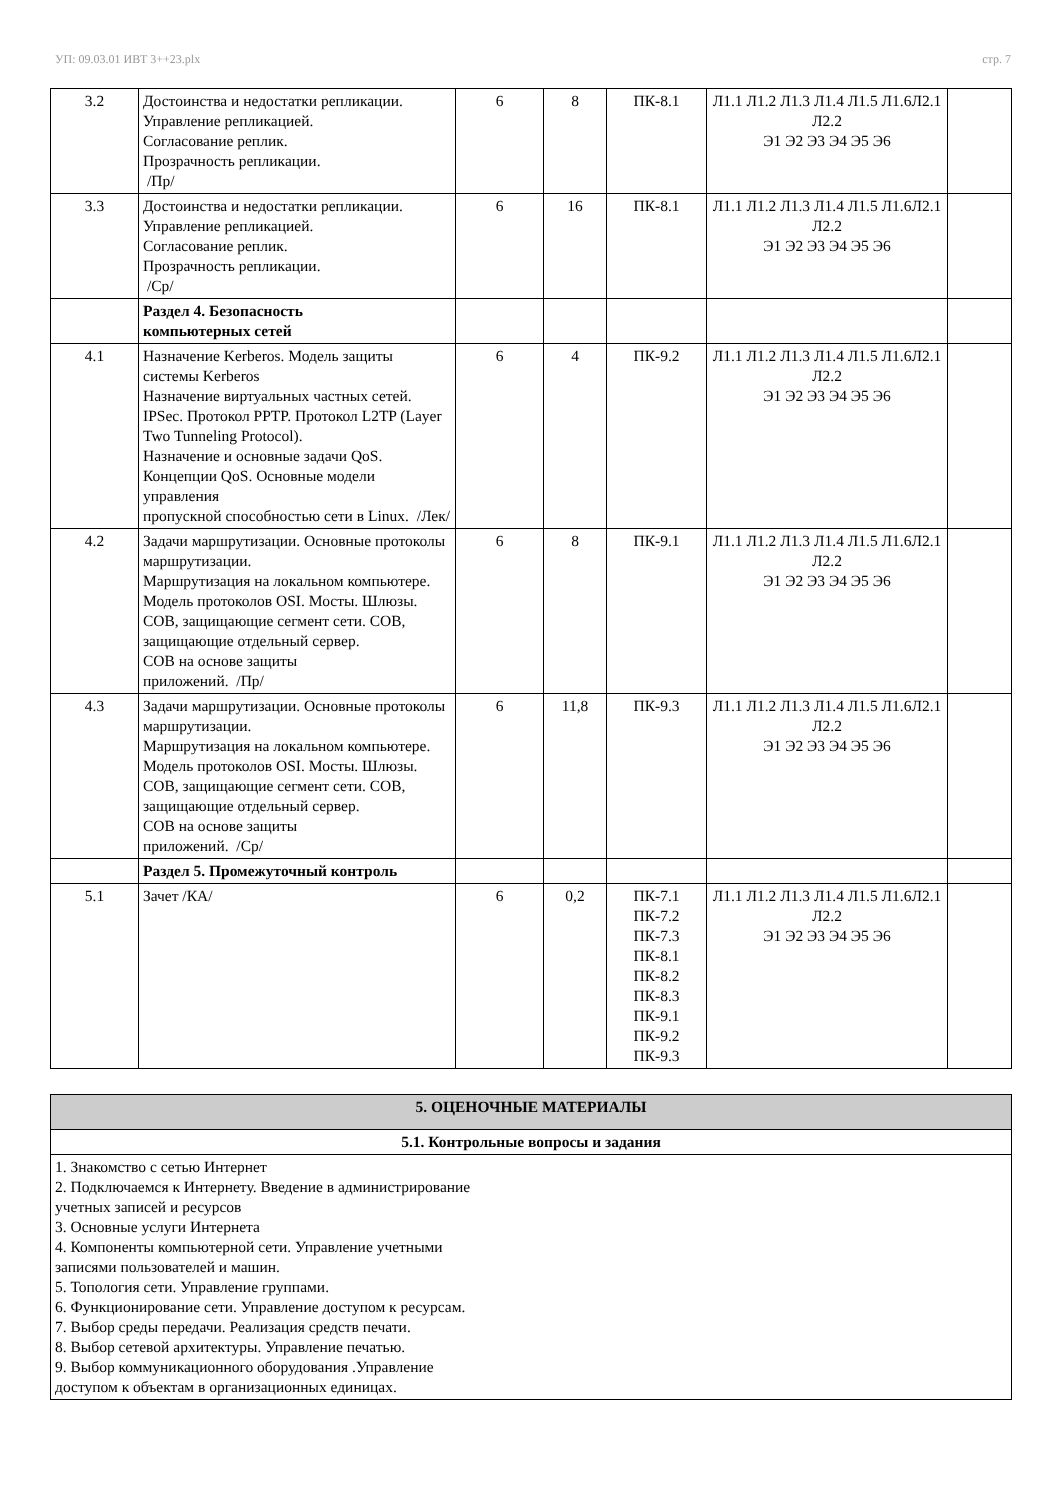УП: 09.03.01 ИВТ 3++23.plx стр. 7
| 3.2 | Достоинства и недостатки репликации. Управление репликацией. Согласование реплик. Прозрачность репликации. /Пр/ | 6 | 8 | ПК-8.1 | Л1.1 Л1.2 Л1.3 Л1.4 Л1.5 Л1.6Л2.1 Л2.2 Э1 Э2 Э3 Э4 Э5 Э6 | |
| 3.3 | Достоинства и недостатки репликации. Управление репликацией. Согласование реплик. Прозрачность репликации. /Ср/ | 6 | 16 | ПК-8.1 | Л1.1 Л1.2 Л1.3 Л1.4 Л1.5 Л1.6Л2.1 Л2.2 Э1 Э2 Э3 Э4 Э5 Э6 | |
| | Раздел 4. Безопасность компьютерных сетей | | | | | |
| 4.1 | Назначение Kerberos. Модель защиты системы Kerberos Назначение виртуальных частных сетей. IPSec. Протокол PPTP. Протокол L2TP (Layer Two Tunneling Protocol). Назначение и основные задачи QoS. Концепции QoS. Основные модели управления пропускной способностью сети в Linux. /Лек/ | 6 | 4 | ПК-9.2 | Л1.1 Л1.2 Л1.3 Л1.4 Л1.5 Л1.6Л2.1 Л2.2 Э1 Э2 Э3 Э4 Э5 Э6 | |
| 4.2 | Задачи маршрутизации. Основные протоколы маршрутизации. Маршрутизация на локальном компьютере. Модель протоколов OSI. Мосты. Шлюзы. СОВ, защищающие сегмент сети. СОВ, защищающие отдельный сервер. СОВ на основе защиты приложений. /Пр/ | 6 | 8 | ПК-9.1 | Л1.1 Л1.2 Л1.3 Л1.4 Л1.5 Л1.6Л2.1 Л2.2 Э1 Э2 Э3 Э4 Э5 Э6 | |
| 4.3 | Задачи маршрутизации. Основные протоколы маршрутизации. Маршрутизация на локальном компьютере. Модель протоколов OSI. Мосты. Шлюзы. СОВ, защищающие сегмент сети. СОВ, защищающие отдельный сервер. СОВ на основе защиты приложений. /Ср/ | 6 | 11,8 | ПК-9.3 | Л1.1 Л1.2 Л1.3 Л1.4 Л1.5 Л1.6Л2.1 Л2.2 Э1 Э2 Э3 Э4 Э5 Э6 | |
| | Раздел 5. Промежуточный контроль | | | | | |
| 5.1 | Зачет /КА/ | 6 | 0,2 | ПК-7.1 ПК-7.2 ПК-7.3 ПК-8.1 ПК-8.2 ПК-8.3 ПК-9.1 ПК-9.2 ПК-9.3 | Л1.1 Л1.2 Л1.3 Л1.4 Л1.5 Л1.6Л2.1 Л2.2 Э1 Э2 Э3 Э4 Э5 Э6 | |
| 5. ОЦЕНОЧНЫЕ МАТЕРИАЛЫ |
| 5.1. Контрольные вопросы и задания |
| 1. Знакомство с сетью Интернет 2. Подключаемся к Интернету. Введение в администрирование учетных записей и ресурсов 3. Основные услуги Интернета 4. Компоненты компьютерной сети. Управление учетными записями пользователей и машин. 5. Топология сети. Управление группами. 6. Функционирование сети. Управление доступом к ресурсам. 7. Выбор среды передачи. Реализация средств печати. 8. Выбор сетевой архитектуры. Управление печатью. 9. Выбор коммуникационного оборудования .Управление доступом к объектам в организационных единицах. |